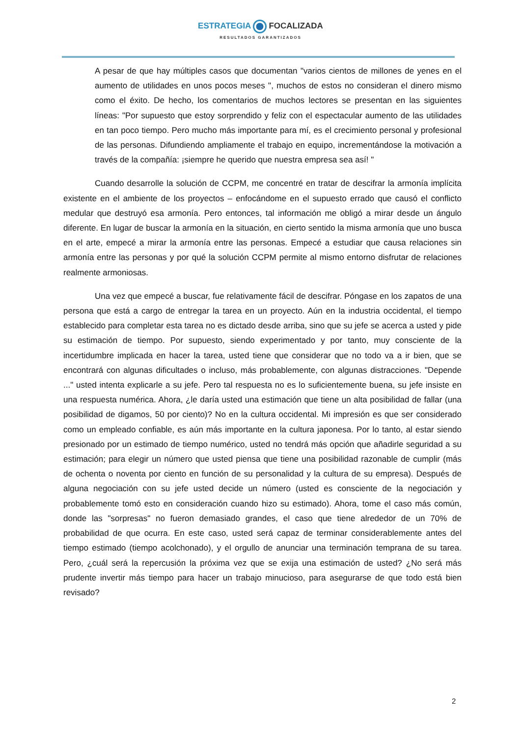ESTRATEGIA FOCALIZADA
RESULTADOS GARANTIZADOS
A pesar de que hay múltiples casos que documentan "varios cientos de millones de yenes en el aumento de utilidades en unos pocos meses ", muchos de estos no consideran el dinero mismo como el éxito. De hecho, los comentarios de muchos lectores se presentan en las siguientes líneas: "Por supuesto que estoy sorprendido y feliz con el espectacular aumento de las utilidades en tan poco tiempo. Pero mucho más importante para mí, es el crecimiento personal y profesional de las personas. Difundiendo ampliamente el trabajo en equipo, incrementándose la motivación a través de la compañía: ¡siempre he querido que nuestra empresa sea así! "
Cuando desarrolle la solución de CCPM, me concentré en tratar de descifrar la armonía implícita existente en el ambiente de los proyectos – enfocándome en el supuesto errado que causó el conflicto medular que destruyó esa armonía. Pero entonces, tal información me obligó a mirar desde un ángulo diferente. En lugar de buscar la armonía en la situación, en cierto sentido la misma armonía que uno busca en el arte, empecé a mirar la armonía entre las personas. Empecé a estudiar que causa relaciones sin armonía entre las personas y por qué la solución CCPM permite al mismo entorno disfrutar de relaciones realmente armoniosas.
Una vez que empecé a buscar, fue relativamente fácil de descifrar. Póngase en los zapatos de una persona que está a cargo de entregar la tarea en un proyecto. Aún en la industria occidental, el tiempo establecido para completar esta tarea no es dictado desde arriba, sino que su jefe se acerca a usted y pide su estimación de tiempo. Por supuesto, siendo experimentado y por tanto, muy consciente de la incertidumbre implicada en hacer la tarea, usted tiene que considerar que no todo va a ir bien, que se encontrará con algunas dificultades o incluso, más probablemente, con algunas distracciones. "Depende ..." usted intenta explicarle a su jefe. Pero tal respuesta no es lo suficientemente buena, su jefe insiste en una respuesta numérica. Ahora, ¿le daría usted una estimación que tiene un alta posibilidad de fallar (una posibilidad de digamos, 50 por ciento)? No en la cultura occidental. Mi impresión es que ser considerado como un empleado confiable, es aún más importante en la cultura japonesa. Por lo tanto, al estar siendo presionado por un estimado de tiempo numérico, usted no tendrá más opción que añadirle seguridad a su estimación; para elegir un número que usted piensa que tiene una posibilidad razonable de cumplir (más de ochenta o noventa por ciento en función de su personalidad y la cultura de su empresa). Después de alguna negociación con su jefe usted decide un número (usted es consciente de la negociación y probablemente tomó esto en consideración cuando hizo su estimado). Ahora, tome el caso más común, donde las "sorpresas" no fueron demasiado grandes, el caso que tiene alrededor de un 70% de probabilidad de que ocurra. En este caso, usted será capaz de terminar considerablemente antes del tiempo estimado (tiempo acolchonado), y el orgullo de anunciar una terminación temprana de su tarea. Pero, ¿cuál será la repercusión la próxima vez que se exija una estimación de usted? ¿No será más prudente invertir más tiempo para hacer un trabajo minucioso, para asegurarse de que todo está bien revisado?
2